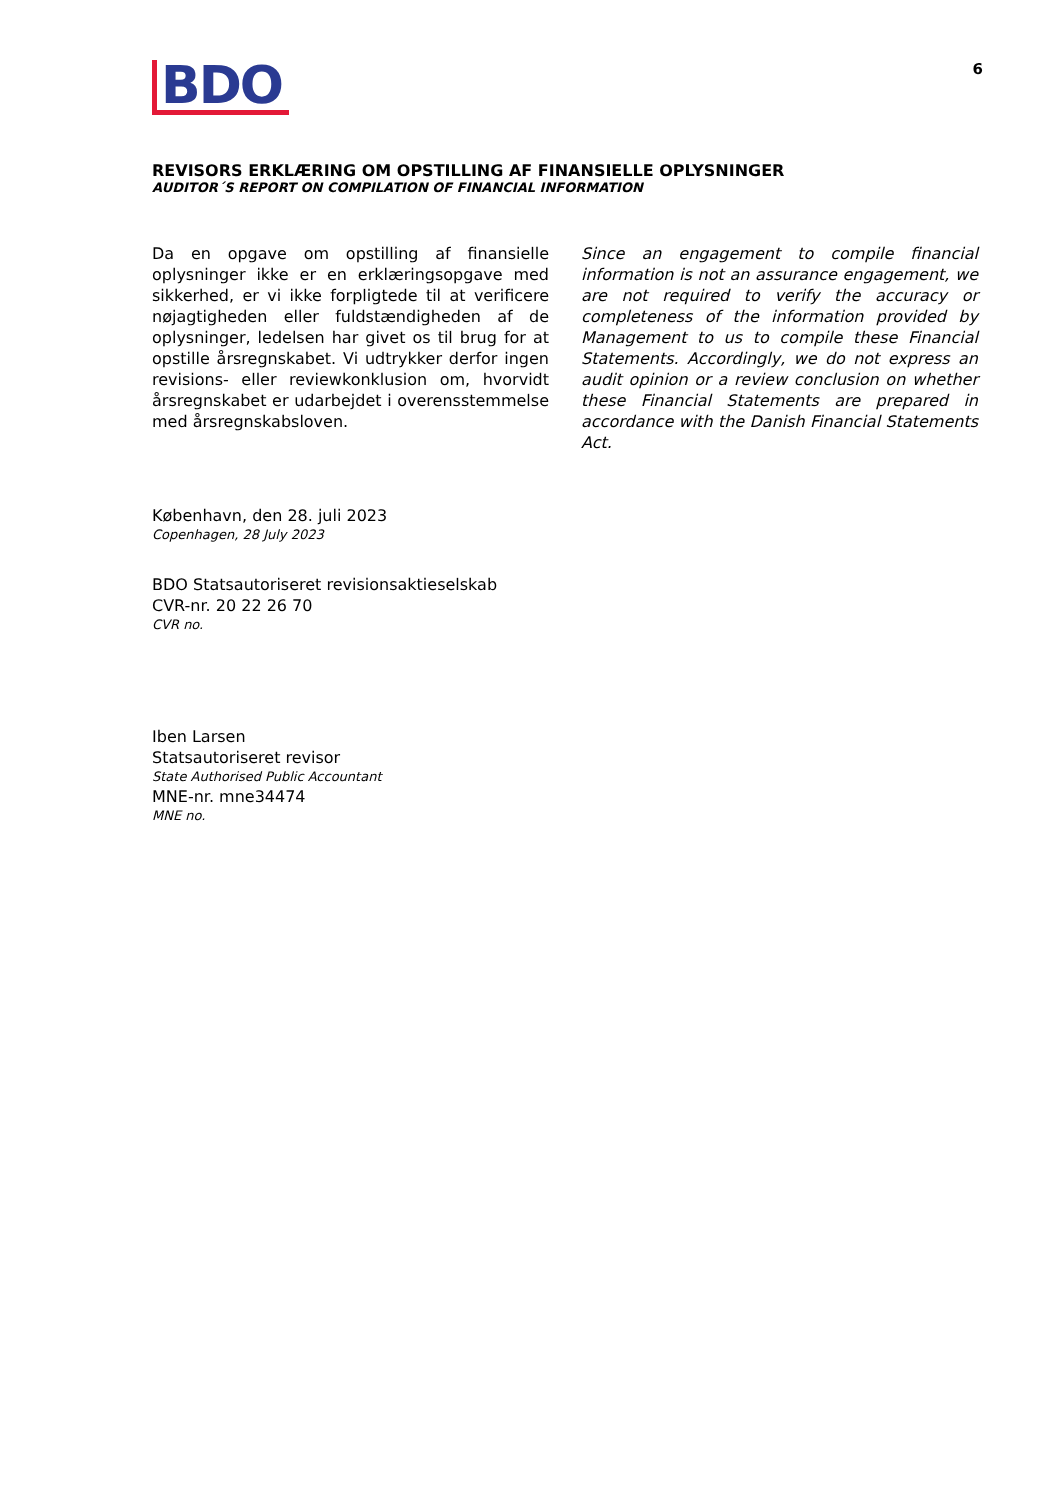BDO
6
REVISORS ERKLÆRING OM OPSTILLING AF FINANSIELLE OPLYSNINGER
AUDITOR´S REPORT ON COMPILATION OF FINANCIAL INFORMATION
Da en opgave om opstilling af finansielle oplysninger ikke er en erklæringsopgave med sikkerhed, er vi ikke forpligtede til at verificere nøjagtigheden eller fuldstændigheden af de oplysninger, ledelsen har givet os til brug for at opstille årsregnskabet. Vi udtrykker derfor ingen revisions- eller reviewkonklusion om, hvorvidt årsregnskabet er udarbejdet i overensstemmelse med årsregnskabsloven.
Since an engagement to compile financial information is not an assurance engagement, we are not required to verify the accuracy or completeness of the information provided by Management to us to compile these Financial Statements. Accordingly, we do not express an audit opinion or a review conclusion on whether these Financial Statements are prepared in accordance with the Danish Financial Statements Act.
København, den 28. juli 2023
Copenhagen, 28 July 2023
BDO Statsautoriseret revisionsaktieselskab
CVR-nr. 20 22 26 70
CVR no.
Iben Larsen
Statsautoriseret revisor
State Authorised Public Accountant
MNE-nr. mne34474
MNE no.